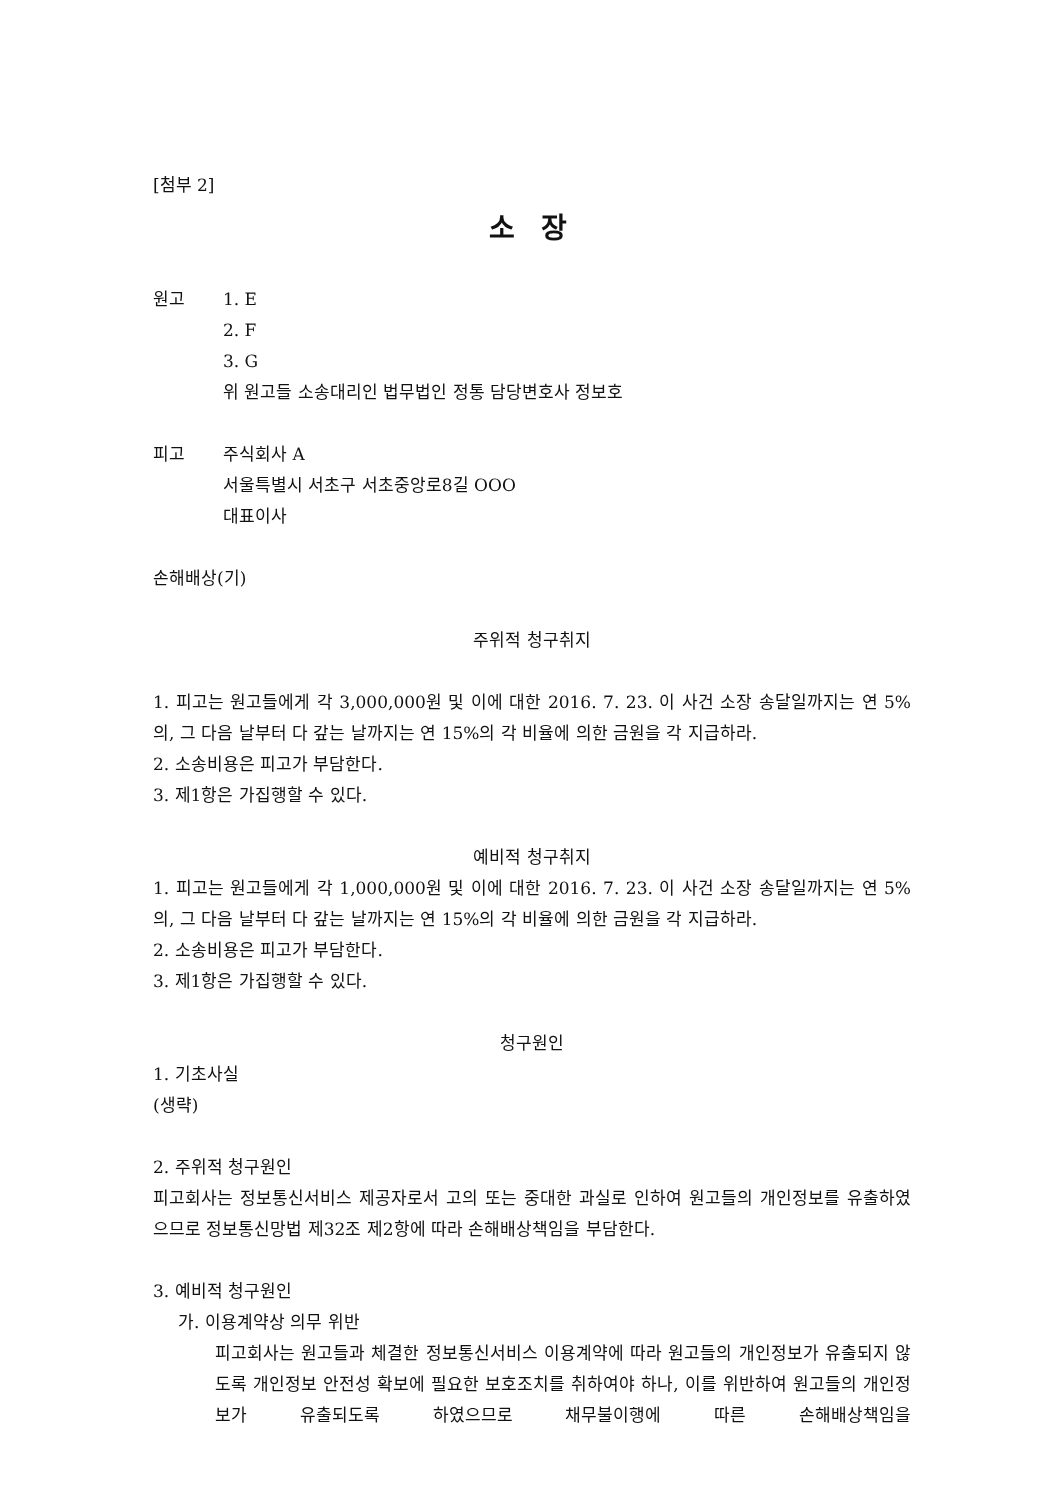[첨부 2]
소 장
원고 1. E
2. F
3. G
위 원고들 소송대리인 법무법인 정통 담당변호사 정보호
피고 주식회사 A
서울특별시 서초구 서초중앙로8길 OOO
대표이사
손해배상(기)
주위적 청구취지
1. 피고는 원고들에게 각 3,000,000원 및 이에 대한 2016. 7. 23. 이 사건 소장 송달일까지는 연 5%의, 그 다음 날부터 다 갚는 날까지는 연 15%의 각 비율에 의한 금원을 각 지급하라.
2. 소송비용은 피고가 부담한다.
3. 제1항은 가집행할 수 있다.
예비적 청구취지
1. 피고는 원고들에게 각 1,000,000원 및 이에 대한 2016. 7. 23. 이 사건 소장 송달일까지는 연 5%의, 그 다음 날부터 다 갚는 날까지는 연 15%의 각 비율에 의한 금원을 각 지급하라.
2. 소송비용은 피고가 부담한다.
3. 제1항은 가집행할 수 있다.
청구원인
1. 기초사실
(생략)
2. 주위적 청구원인
피고회사는 정보통신서비스 제공자로서 고의 또는 중대한 과실로 인하여 원고들의 개인정보를 유출하였으므로 정보통신망법 제32조 제2항에 따라 손해배상책임을 부담한다.
3. 예비적 청구원인
가. 이용계약상 의무 위반
피고회사는 원고들과 체결한 정보통신서비스 이용계약에 따라 원고들의 개인정보가 유출되지 않도록 개인정보 안전성 확보에 필요한 보호조치를 취하여야 하나, 이를 위반하여 원고들의 개인정보가 유출되도록 하였으므로 채무불이행에 따른 손해배상책임을